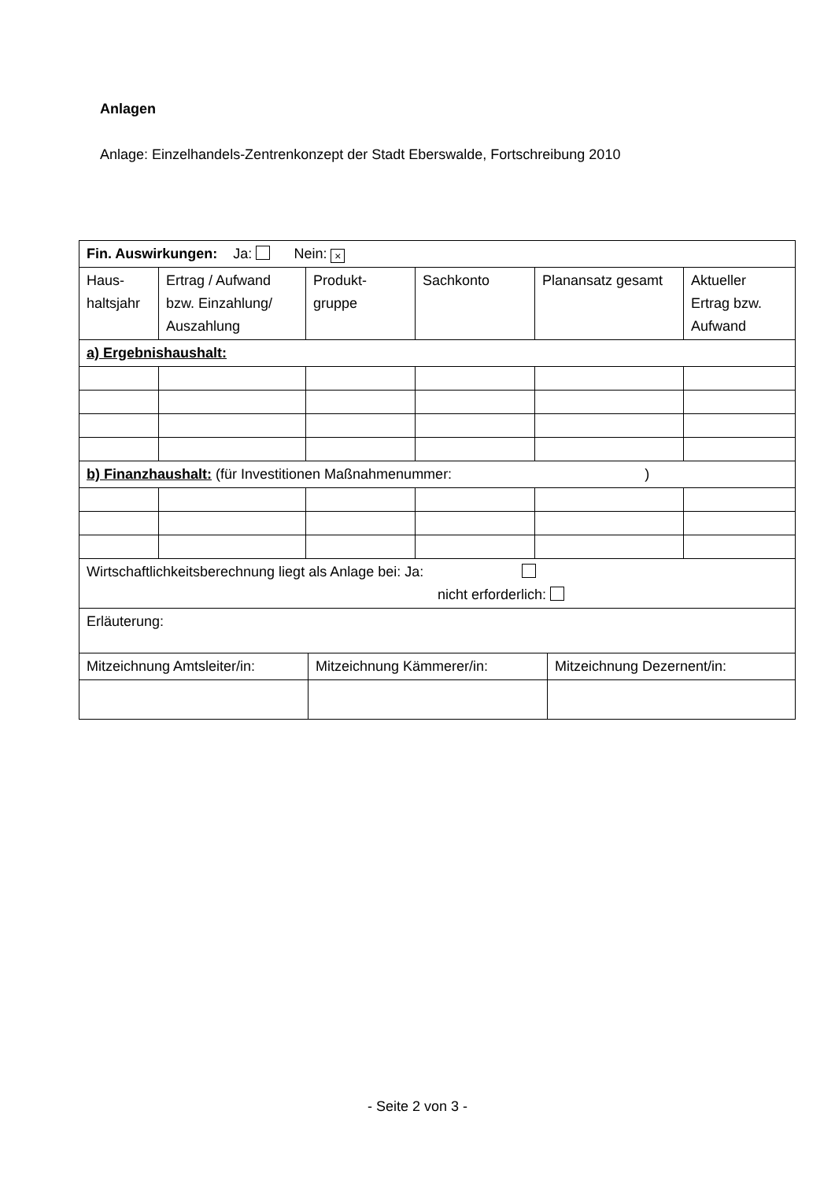Anlagen
Anlage: Einzelhandels-Zentrenkonzept der Stadt Eberswalde, Fortschreibung 2010
| Fin. Auswirkungen: Ja: Nein: × | | | | | |
| Haus- haltsjahr | Ertrag / Aufwand bzw. Einzahlung/ Auszahlung | Produkt- gruppe | Sachkonto | Planansatz gesamt | Aktueller Ertrag bzw. Aufwand |
| a) Ergebnishaushalt: | | | | | |
| b) Finanzhaushalt: (für Investitionen Maßnahmenummer: ) | | | | | |
| Wirtschaftlichkeitsberechnung liegt als Anlage bei: Ja: nicht erforderlich: | | | | | |
| Erläuterung: | | | | | |
| / Mitzeichnung Amtsleiter/in: / Mitzeichnung Kämmerer/in: / Mitzeichnung Dezernent/in: / | | | | | |
- Seite 2 von 3 -